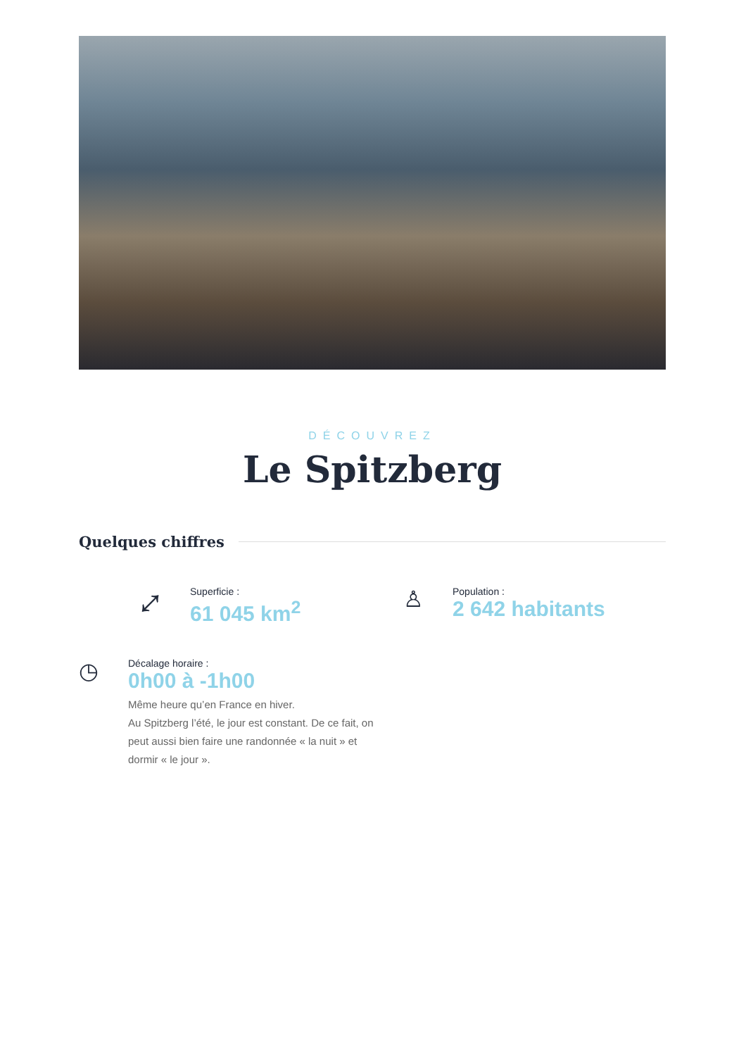DÉCOUVREZ
Le Spitzberg
Quelques chiffres
⤢
Superficie :
61 045 km<sup>2</sup>
♙
Population :
2 642 habitants
◷
Décalage horaire :
0h00 à -1h00
Même heure qu’en France en hiver.
Au Spitzberg l’été, le jour est constant. De ce fait, on peut aussi bien faire une randonnée « la nuit » et dormir « le jour ».